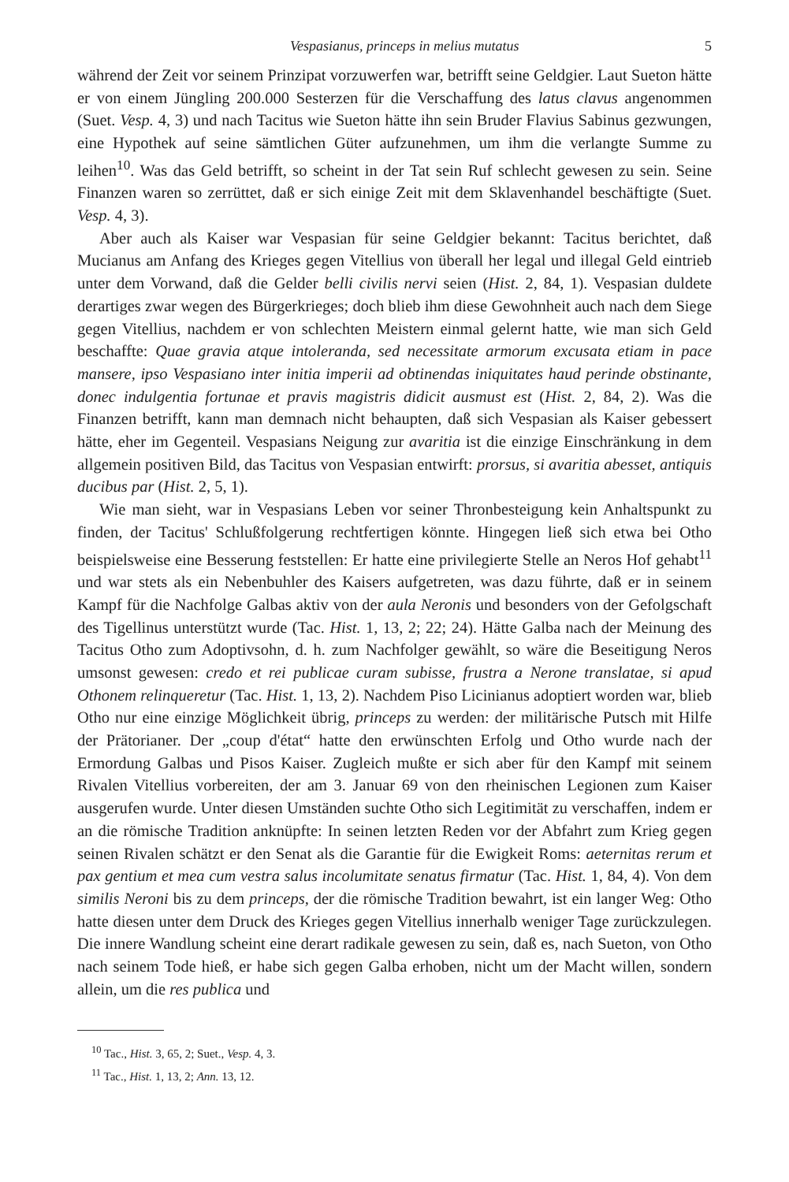Vespasianus, princeps in melius mutatus 5
während der Zeit vor seinem Prinzipat vorzuwerfen war, betrifft seine Geldgier. Laut Sueton hätte er von einem Jüngling 200.000 Sesterzen für die Verschaffung des latus clavus angenommen (Suet. Vesp. 4, 3) und nach Tacitus wie Sueton hätte ihn sein Bruder Flavius Sabinus gezwungen, eine Hypothek auf seine sämtlichen Güter aufzunehmen, um ihm die verlangte Summe zu leihen<sup>10</sup>. Was das Geld betrifft, so scheint in der Tat sein Ruf schlecht gewesen zu sein. Seine Finanzen waren so zerrüttet, daß er sich einige Zeit mit dem Sklavenhandel beschäftigte (Suet. Vesp. 4, 3).
Aber auch als Kaiser war Vespasian für seine Geldgier bekannt: Tacitus berichtet, daß Mucianus am Anfang des Krieges gegen Vitellius von überall her legal und illegal Geld eintrieb unter dem Vorwand, daß die Gelder belli civilis nervi seien (Hist. 2, 84, 1). Vespasian duldete derartiges zwar wegen des Bürgerkrieges; doch blieb ihm diese Gewohnheit auch nach dem Siege gegen Vitellius, nachdem er von schlechten Meistern einmal gelernt hatte, wie man sich Geld beschaffte: Quae gravia atque intoleranda, sed necessitate armorum excusata etiam in pace mansere, ipso Vespasiano inter initia imperii ad obtinendas iniquitates haud perinde obstinante, donec indulgentia fortunae et pravis magistris didicit ausmust est (Hist. 2, 84, 2). Was die Finanzen betrifft, kann man demnach nicht behaupten, daß sich Vespasian als Kaiser gebessert hätte, eher im Gegenteil. Vespasians Neigung zur avaritia ist die einzige Einschränkung in dem allgemein positiven Bild, das Tacitus von Vespasian entwirft: prorsus, si avaritia abesset, antiquis ducibus par (Hist. 2, 5, 1).
Wie man sieht, war in Vespasians Leben vor seiner Thronbesteigung kein Anhaltspunkt zu finden, der Tacitus' Schlußfolgerung rechtfertigen könnte. Hingegen ließ sich etwa bei Otho beispielsweise eine Besserung feststellen: Er hatte eine privilegierte Stelle an Neros Hof gehabt<sup>11</sup> und war stets als ein Nebenbuhler des Kaisers aufgetreten, was dazu führte, daß er in seinem Kampf für die Nachfolge Galbas aktiv von der aula Neronis und besonders von der Gefolgschaft des Tigellinus unterstützt wurde (Tac. Hist. 1, 13, 2; 22; 24). Hätte Galba nach der Meinung des Tacitus Otho zum Adoptivsohn, d. h. zum Nachfolger gewählt, so wäre die Beseitigung Neros umsonst gewesen: credo et rei publicae curam subisse, frustra a Nerone translatae, si apud Othonem relinqueretur (Tac. Hist. 1, 13, 2). Nachdem Piso Licinianus adoptiert worden war, blieb Otho nur eine einzige Möglichkeit übrig, princeps zu werden: der militärische Putsch mit Hilfe der Prätorianer. Der „coup d'état“ hatte den erwünschten Erfolg und Otho wurde nach der Ermordung Galbas und Pisos Kaiser. Zugleich mußte er sich aber für den Kampf mit seinem Rivalen Vitellius vorbereiten, der am 3. Januar 69 von den rheinischen Legionen zum Kaiser ausgerufen wurde. Unter diesen Umständen suchte Otho sich Legitimität zu verschaffen, indem er an die römische Tradition anknüpfte: In seinen letzten Reden vor der Abfahrt zum Krieg gegen seinen Rivalen schätzt er den Senat als die Garantie für die Ewigkeit Roms: aeternitas rerum et pax gentium et mea cum vestra salus incolumitate senatus firmatur (Tac. Hist. 1, 84, 4). Von dem similis Neroni bis zu dem princeps, der die römische Tradition bewahrt, ist ein langer Weg: Otho hatte diesen unter dem Druck des Krieges gegen Vitellius innerhalb weniger Tage zurückzulegen. Die innere Wandlung scheint eine derart radikale gewesen zu sein, daß es, nach Sueton, von Otho nach seinem Tode hieß, er habe sich gegen Galba erhoben, nicht um der Macht willen, sondern allein, um die res publica und
<sup>10</sup> Tac., Hist. 3, 65, 2; Suet., Vesp. 4, 3.
<sup>11</sup> Tac., Hist. 1, 13, 2; Ann. 13, 12.